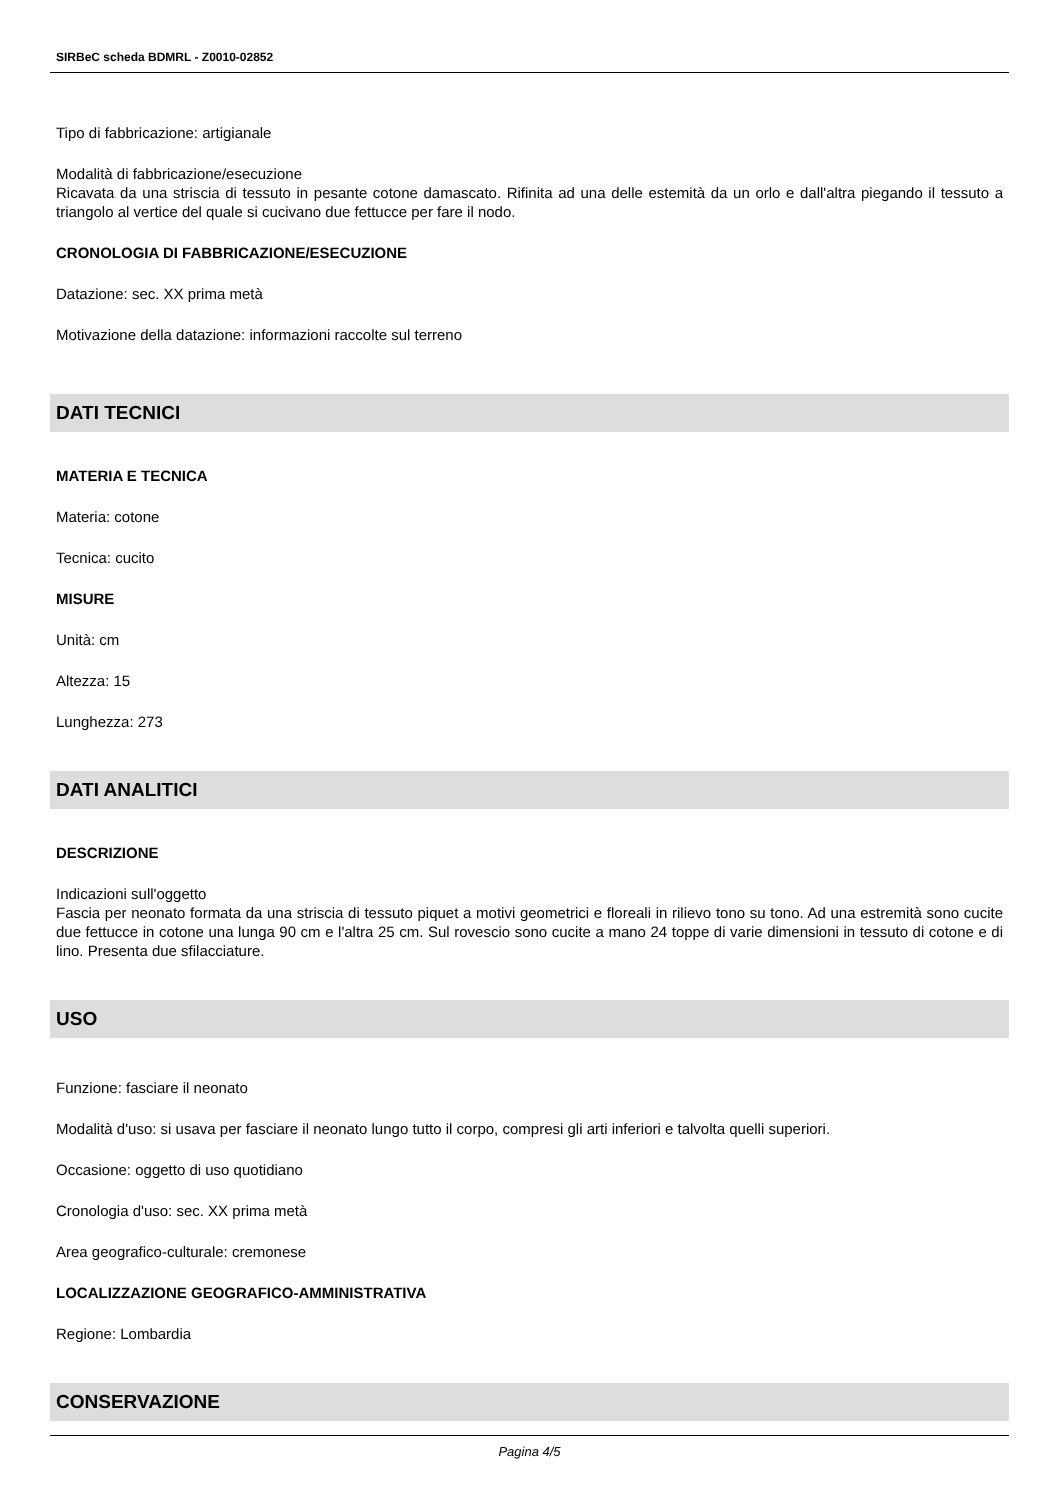SIRBeC scheda BDMRL - Z0010-02852
Tipo di fabbricazione: artigianale
Modalità di fabbricazione/esecuzione
Ricavata da una striscia di tessuto in pesante cotone damascato. Rifinita ad una delle estemità da un orlo e dall'altra piegando il tessuto a triangolo al vertice del quale si cucivano due fettucce per fare il nodo.
CRONOLOGIA DI FABBRICAZIONE/ESECUZIONE
Datazione: sec. XX prima metà
Motivazione della datazione: informazioni raccolte sul terreno
DATI TECNICI
MATERIA E TECNICA
Materia: cotone
Tecnica: cucito
MISURE
Unità: cm
Altezza: 15
Lunghezza: 273
DATI ANALITICI
DESCRIZIONE
Indicazioni sull'oggetto
Fascia per neonato formata da una striscia di tessuto piquet a motivi geometrici e floreali in rilievo tono su tono. Ad una estremità sono cucite due fettucce in cotone una lunga 90 cm e l'altra 25 cm. Sul rovescio sono cucite a mano 24 toppe di varie dimensioni in tessuto di cotone e di lino. Presenta due sfilacciature.
USO
Funzione: fasciare il neonato
Modalità d'uso: si usava per fasciare il neonato lungo tutto il corpo, compresi gli arti inferiori e talvolta quelli superiori.
Occasione: oggetto di uso quotidiano
Cronologia d'uso: sec. XX prima metà
Area geografico-culturale: cremonese
LOCALIZZAZIONE GEOGRAFICO-AMMINISTRATIVA
Regione: Lombardia
CONSERVAZIONE
Pagina 4/5